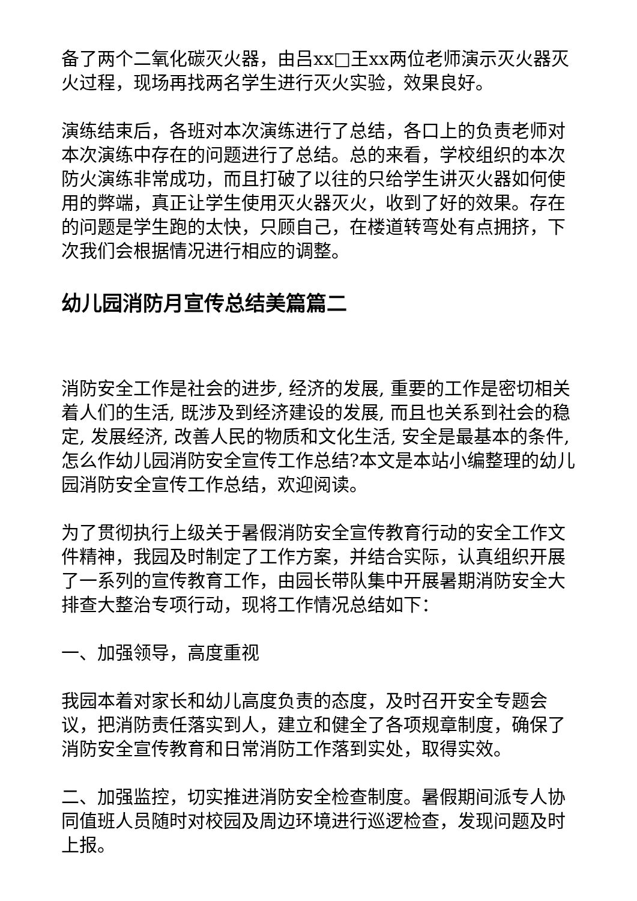备了两个二氧化碳灭火器，由吕xx□王xx两位老师演示灭火器灭火过程，现场再找两名学生进行灭火实验，效果良好。
演练结束后，各班对本次演练进行了总结，各口上的负责老师对本次演练中存在的问题进行了总结。总的来看，学校组织的本次防火演练非常成功，而且打破了以往的只给学生讲灭火器如何使用的弊端，真正让学生使用灭火器灭火，收到了好的效果。存在的问题是学生跑的太快，只顾自己，在楼道转弯处有点拥挤，下次我们会根据情况进行相应的调整。
幼儿园消防月宣传总结美篇篇二
消防安全工作是社会的进步, 经济的发展, 重要的工作是密切相关着人们的生活, 既涉及到经济建设的发展, 而且也关系到社会的稳定, 发展经济, 改善人民的物质和文化生活, 安全是最基本的条件, 怎么作幼儿园消防安全宣传工作总结?本文是本站小编整理的幼儿园消防安全宣传工作总结，欢迎阅读。
为了贯彻执行上级关于暑假消防安全宣传教育行动的安全工作文件精神，我园及时制定了工作方案，并结合实际，认真组织开展了一系列的宣传教育工作，由园长带队集中开展暑期消防安全大排查大整治专项行动，现将工作情况总结如下：
一、加强领导，高度重视
我园本着对家长和幼儿高度负责的态度，及时召开安全专题会议，把消防责任落实到人，建立和健全了各项规章制度，确保了消防安全宣传教育和日常消防工作落到实处，取得实效。
二、加强监控，切实推进消防安全检查制度。暑假期间派专人协同值班人员随时对校园及周边环境进行巡逻检查，发现问题及时上报。